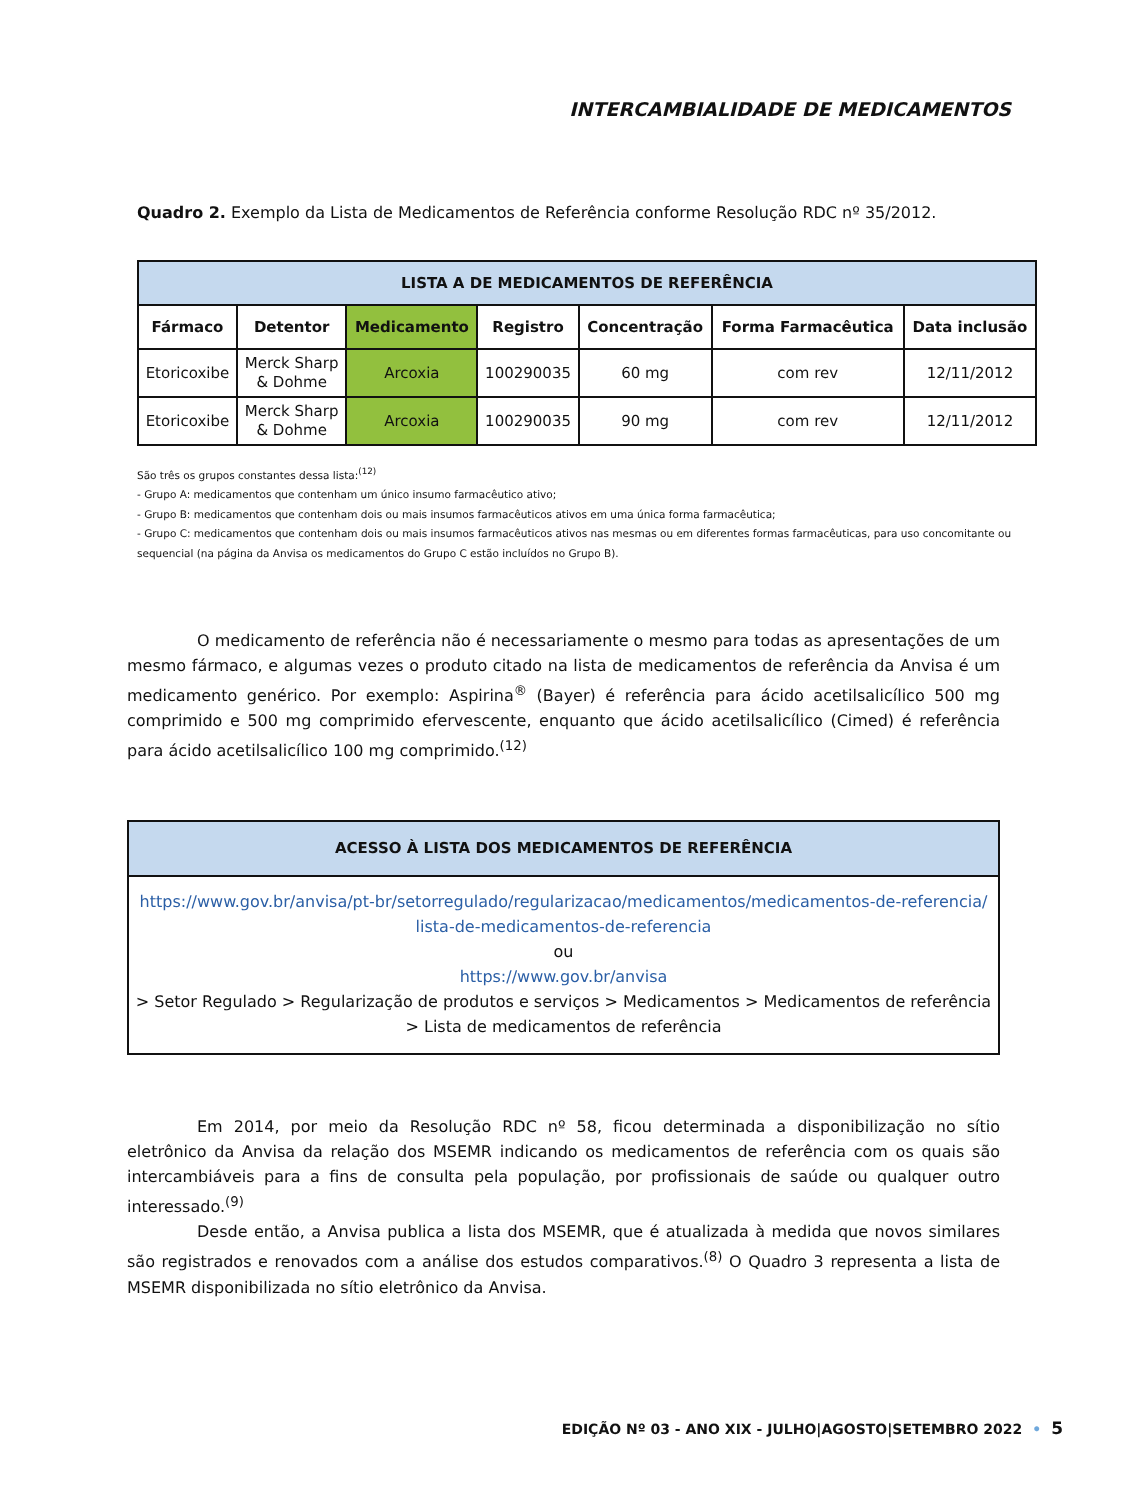INTERCAMBIALIDADE DE MEDICAMENTOS
Quadro 2. Exemplo da Lista de Medicamentos de Referência conforme Resolução RDC nº 35/2012.
| LISTA A DE MEDICAMENTOS DE REFERÊNCIA | | | | | | |
| --- | --- | --- | --- | --- | --- | --- |
| Fármaco | Detentor | Medicamento | Registro | Concentração | Forma Farmacêutica | Data inclusão |
| Etoricoxibe | Merck Sharp & Dohme | Arcoxia | 100290035 | 60 mg | com rev | 12/11/2012 |
| Etoricoxibe | Merck Sharp & Dohme | Arcoxia | 100290035 | 90 mg | com rev | 12/11/2012 |
São três os grupos constantes dessa lista:<sup>(12)</sup>
- Grupo A: medicamentos que contenham um único insumo farmacêutico ativo;
- Grupo B: medicamentos que contenham dois ou mais insumos farmacêuticos ativos em uma única forma farmacêutica;
- Grupo C: medicamentos que contenham dois ou mais insumos farmacêuticos ativos nas mesmas ou em diferentes formas farmacêuticas, para uso concomitante ou sequencial (na página da Anvisa os medicamentos do Grupo C estão incluídos no Grupo B).
O medicamento de referência não é necessariamente o mesmo para todas as apresentações de um mesmo fármaco, e algumas vezes o produto citado na lista de medicamentos de referência da Anvisa é um medicamento genérico. Por exemplo: Aspirina<sup>®</sup> (Bayer) é referência para ácido acetilsalicílico 500 mg comprimido e 500 mg comprimido efervescente, enquanto que ácido acetilsalicílico (Cimed) é referência para ácido acetilsalicílico 100 mg comprimido.<sup>(12)</sup>
ACESSO À LISTA DOS MEDICAMENTOS DE REFERÊNCIA
https://www.gov.br/anvisa/pt-br/setorregulado/regularizacao/medicamentos/medicamentos-de-referencia/ lista-de-medicamentos-de-referencia
ou
https://www.gov.br/anvisa
> Setor Regulado > Regularização de produtos e serviços > Medicamentos > Medicamentos de referência > Lista de medicamentos de referência
Em 2014, por meio da Resolução RDC nº 58, ficou determinada a disponibilização no sítio eletrônico da Anvisa da relação dos MSEMR indicando os medicamentos de referência com os quais são intercambiáveis para a fins de consulta pela população, por profissionais de saúde ou qualquer outro interessado.<sup>(9)</sup>
Desde então, a Anvisa publica a lista dos MSEMR, que é atualizada à medida que novos similares são registrados e renovados com a análise dos estudos comparativos.<sup>(8)</sup> O Quadro 3 representa a lista de MSEMR disponibilizada no sítio eletrônico da Anvisa.
EDIÇÃO Nº 03 - ANO XIX - JULHO|AGOSTO|SETEMBRO 2022 • 5